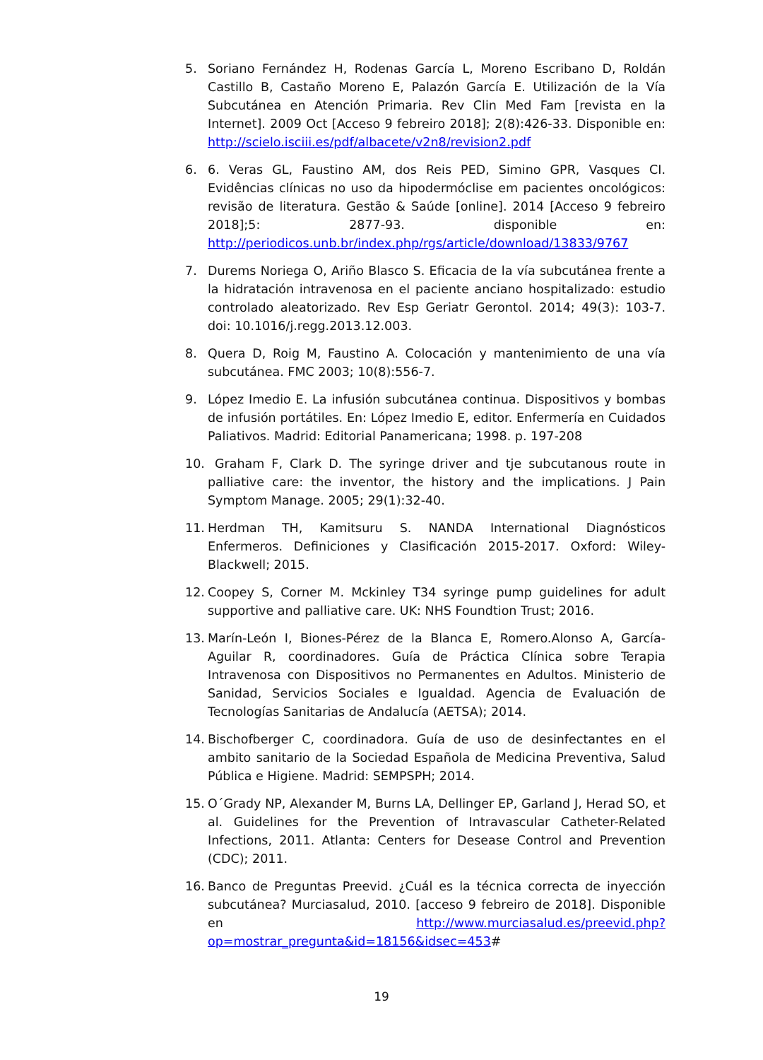5. Soriano Fernández H, Rodenas García L, Moreno Escribano D, Roldán Castillo B, Castaño Moreno E, Palazón García E. Utilización de la Vía Subcutánea en Atención Primaria. Rev Clin Med Fam [revista en la Internet]. 2009 Oct [Acceso 9 febreiro 2018]; 2(8):426-33. Disponible en: http://scielo.isciii.es/pdf/albacete/v2n8/revision2.pdf
6. 6. Veras GL, Faustino AM, dos Reis PED, Simino GPR, Vasques CI. Evidências clínicas no uso da hipodermóclise em pacientes oncológicos: revisão de literatura. Gestão & Saúde [online]. 2014 [Acceso 9 febreiro 2018];5: 2877-93. disponible en: http://periodicos.unb.br/index.php/rgs/article/download/13833/9767
7. Durems Noriega O, Ariño Blasco S. Eficacia de la vía subcutánea frente a la hidratación intravenosa en el paciente anciano hospitalizado: estudio controlado aleatorizado. Rev Esp Geriatr Gerontol. 2014; 49(3): 103-7. doi: 10.1016/j.regg.2013.12.003.
8. Quera D, Roig M, Faustino A. Colocación y mantenimiento de una vía subcutánea. FMC 2003; 10(8):556-7.
9. López Imedio E. La infusión subcutánea continua. Dispositivos y bombas de infusión portátiles. En: López Imedio E, editor. Enfermería en Cuidados Paliativos. Madrid: Editorial Panamericana; 1998. p. 197-208
10. Graham F, Clark D. The syringe driver and tje subcutanous route in palliative care: the inventor, the history and the implications. J Pain Symptom Manage. 2005; 29(1):32-40.
11. Herdman TH, Kamitsuru S. NANDA International Diagnósticos Enfermeros. Definiciones y Clasificación 2015-2017. Oxford: Wiley-Blackwell; 2015.
12. Coopey S, Corner M. Mckinley T34 syringe pump guidelines for adult supportive and palliative care. UK: NHS Foundtion Trust; 2016.
13. Marín-León I, Biones-Pérez de la Blanca E, Romero.Alonso A, García-Aguilar R, coordinadores. Guía de Práctica Clínica sobre Terapia Intravenosa con Dispositivos no Permanentes en Adultos. Ministerio de Sanidad, Servicios Sociales e Igualdad. Agencia de Evaluación de Tecnologías Sanitarias de Andalucía (AETSA); 2014.
14. Bischofberger C, coordinadora. Guía de uso de desinfectantes en el ambito sanitario de la Sociedad Española de Medicina Preventiva, Salud Pública e Higiene. Madrid: SEMPSPH; 2014.
15. O´Grady NP, Alexander M, Burns LA, Dellinger EP, Garland J, Herad SO, et al. Guidelines for the Prevention of Intravascular Catheter-Related Infections, 2011. Atlanta: Centers for Desease Control and Prevention (CDC); 2011.
16. Banco de Preguntas Preevid. ¿Cuál es la técnica correcta de inyección subcutánea? Murciasalud, 2010. [acceso 9 febreiro de 2018]. Disponible en http://www.murciasalud.es/preevid.php?op=mostrar_pregunta&id=18156&idsec=453#
19